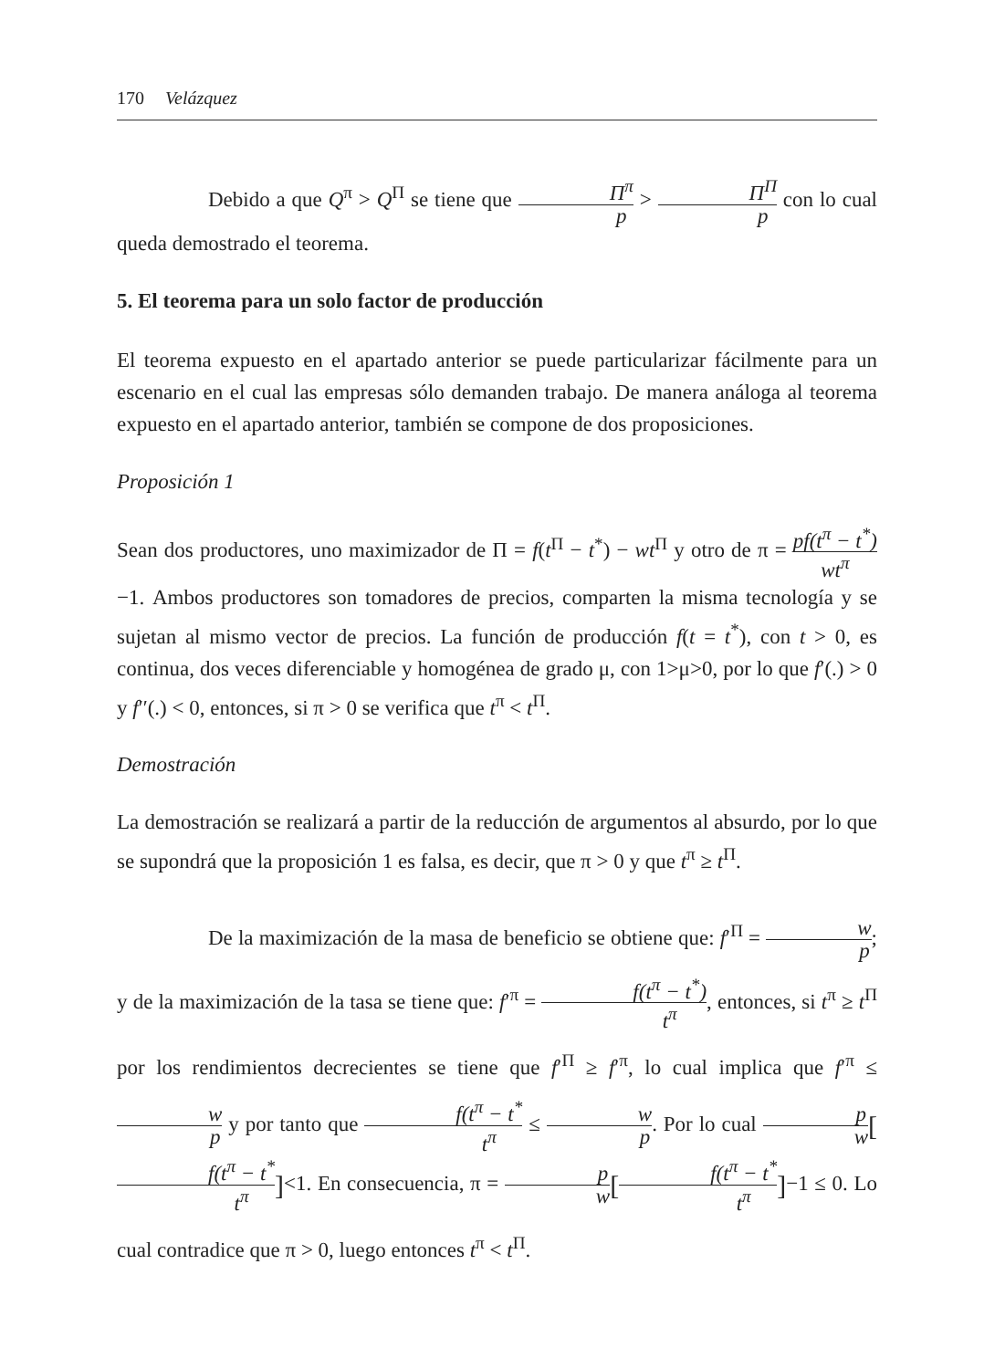170 Velázquez
Debido a que Q<sup>π</sup> > Q<sup>Π</sup> se tiene que Π<sup>π</sup> p > Π<sup>Π</sup> p con lo cual queda demostrado el teorema.
5. El teorema para un solo factor de producción
El teorema expuesto en el apartado anterior se puede particularizar fácilmente para un escenario en el cual las empresas sólo demanden trabajo. De manera análoga al teorema expuesto en el apartado anterior, también se compone de dos proposiciones.
Proposición 1
Sean dos productores, uno maximizador de Π = f(t<sup>Π</sup> − t<sup>*</sup>) − wt<sup>Π</sup> y otro de π = pf(t<sup>π</sup> − t<sup>*</sup>) wt<sup>π</sup> −1. Ambos productores son tomadores de precios, comparten la misma tecnología y se sujetan al mismo vector de precios. La función de producción f(t = t<sup>*</sup>), con t > 0, es continua, dos veces diferenciable y homogénea de grado μ, con 1>μ>0, por lo que f′(.) > 0 y f′′(.) < 0, entonces, si π > 0 se verifica que t<sup>π</sup> < t<sup>Π</sup>.
Demostración
La demostración se realizará a partir de la reducción de argumentos al absurdo, por lo que se supondrá que la proposición 1 es falsa, es decir, que π > 0 y que t<sup>π</sup> ≥ t<sup>Π</sup>.
De la maximización de la masa de beneficio se obtiene que: f′<sup>Π</sup> = w p; y de la maximización de la tasa se tiene que: f′<sup>π</sup> = f(t<sup>π</sup> − t<sup>*</sup>) t<sup>π</sup>, entonces, si t<sup>π</sup> ≥ t<sup>Π</sup> por los rendimientos decrecientes se tiene que f′<sup>Π</sup> ≥ f′<sup>π</sup>, lo cual implica que f′<sup>π</sup> ≤ w p y por tanto que f(t<sup>π</sup> − t<sup>*</sup> t<sup>π</sup> ≤ w p. Por lo cual p w[f(t<sup>π</sup> − t<sup>*</sup> t<sup>π</sup>]<1. En consecuencia, π = p w[f(t<sup>π</sup> − t<sup>*</sup> t<sup>π</sup>]−1 ≤ 0. Lo cual contradice que π > 0, luego entonces t<sup>π</sup> < t<sup>Π</sup>.